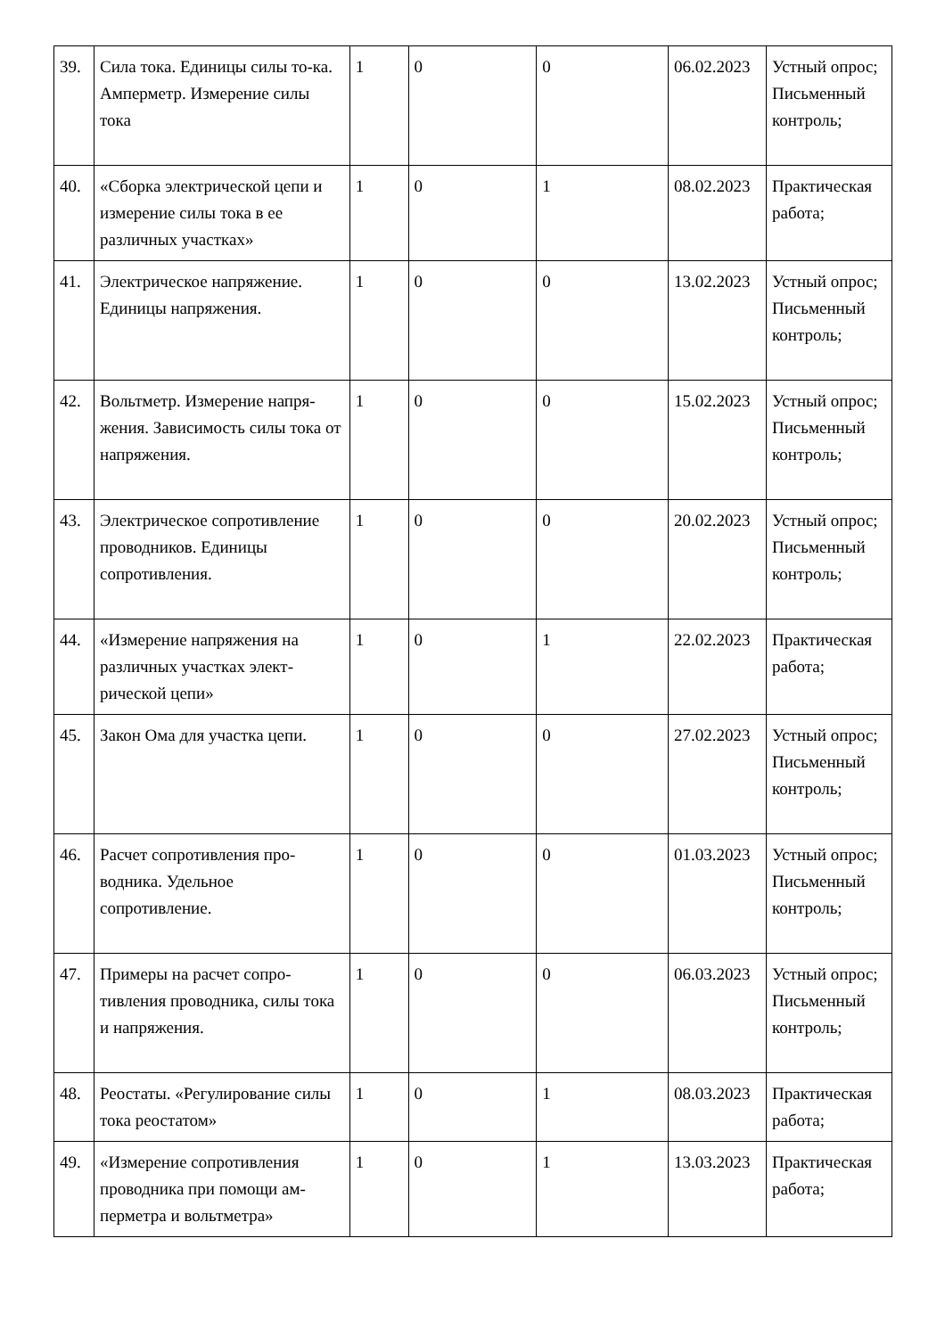| 39. | Сила тока. Единицы силы то-ка. Амперметр. Измерение силы тока | 1 | 0 | 0 | 06.02.2023 | Устный опрос; Письменный контроль; |
| 40. | «Сборка электрической цепи и измерение силы тока в ее различных участках» | 1 | 0 | 1 | 08.02.2023 | Практическая работа; |
| 41. | Электрическое напряжение. Единицы напряжения. | 1 | 0 | 0 | 13.02.2023 | Устный опрос; Письменный контроль; |
| 42. | Вольтметр. Измерение напря-жения. Зависимость силы тока от напряжения. | 1 | 0 | 0 | 15.02.2023 | Устный опрос; Письменный контроль; |
| 43. | Электрическое сопротивление проводников. Единицы сопротивления. | 1 | 0 | 0 | 20.02.2023 | Устный опрос; Письменный контроль; |
| 44. | «Измерение напряжения на различных участках элект-рической цепи» | 1 | 0 | 1 | 22.02.2023 | Практическая работа; |
| 45. | Закон Ома для участка цепи. | 1 | 0 | 0 | 27.02.2023 | Устный опрос; Письменный контроль; |
| 46. | Расчет сопротивления про-водника. Удельное сопротивление. | 1 | 0 | 0 | 01.03.2023 | Устный опрос; Письменный контроль; |
| 47. | Примеры на расчет сопро-тивления проводника, силы тока и напряжения. | 1 | 0 | 0 | 06.03.2023 | Устный опрос; Письменный контроль; |
| 48. | Реостаты. «Регулирование силы тока реостатом» | 1 | 0 | 1 | 08.03.2023 | Практическая работа; |
| 49. | «Измерение сопротивления проводника при помощи ам-перметра и вольтметра» | 1 | 0 | 1 | 13.03.2023 | Практическая работа; |